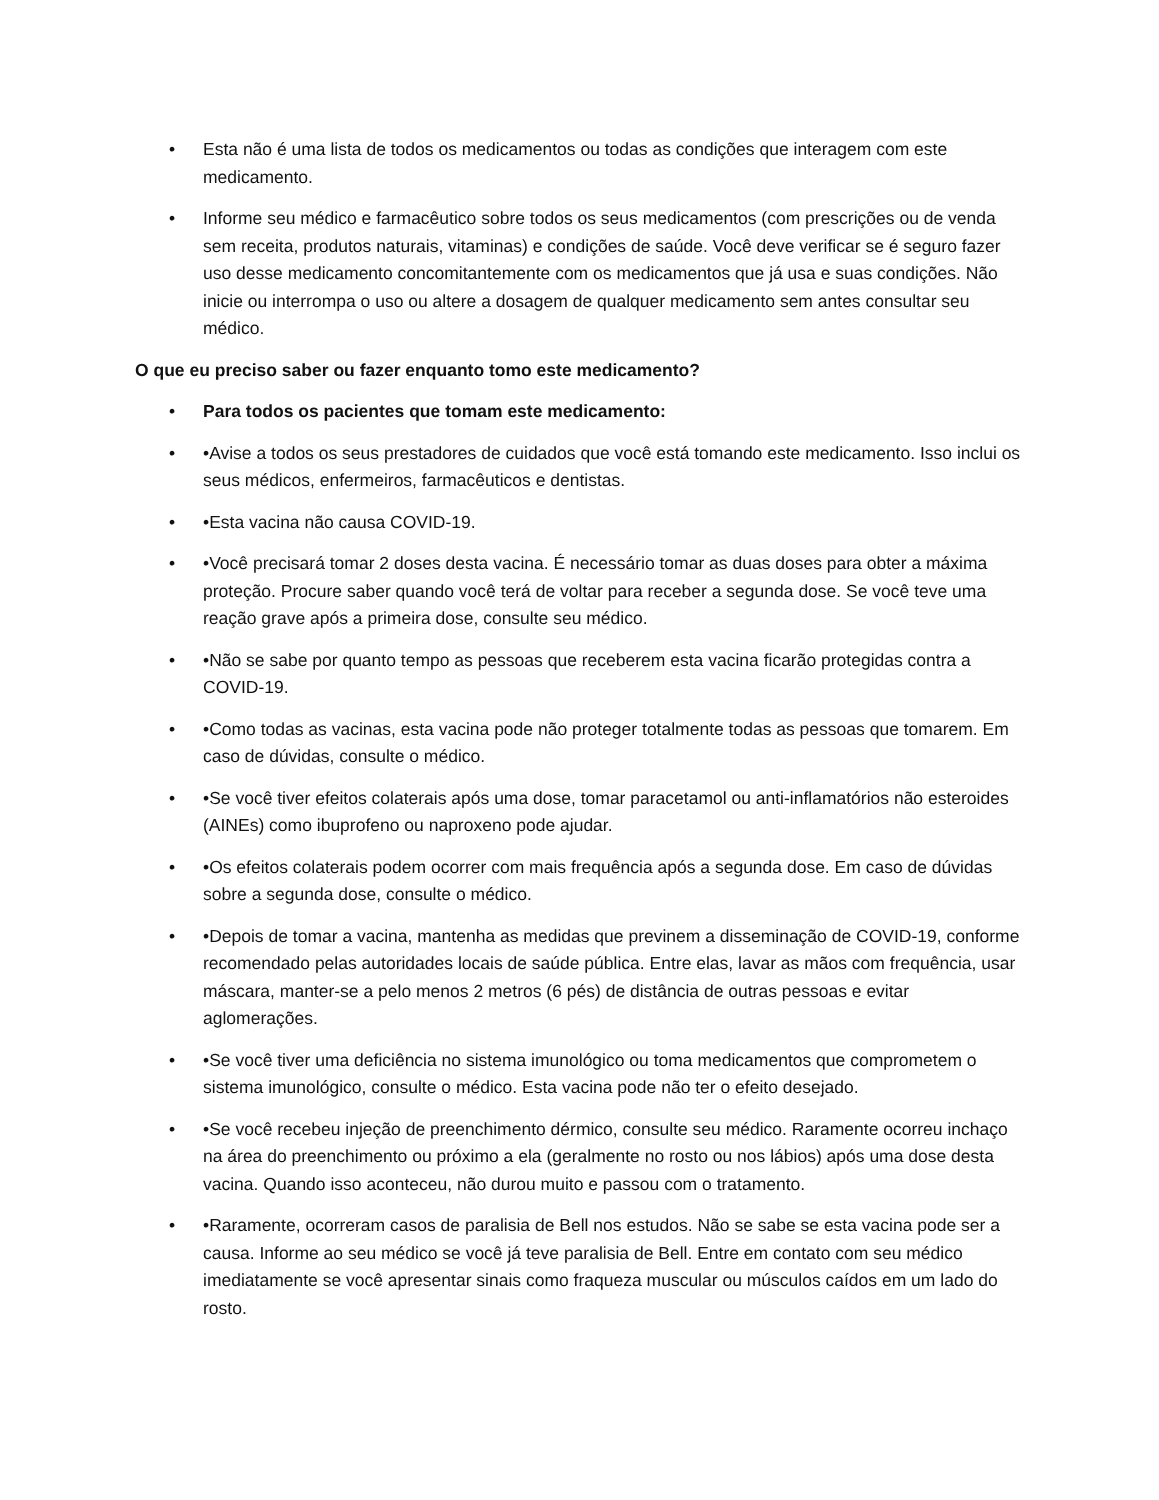• Esta não é uma lista de todos os medicamentos ou todas as condições que interagem com este medicamento.
• Informe seu médico e farmacêutico sobre todos os seus medicamentos (com prescrições ou de venda sem receita, produtos naturais, vitaminas) e condições de saúde. Você deve verificar se é seguro fazer uso desse medicamento concomitantemente com os medicamentos que já usa e suas condições. Não inicie ou interrompa o uso ou altere a dosagem de qualquer medicamento sem antes consultar seu médico.
O que eu preciso saber ou fazer enquanto tomo este medicamento?
• Para todos os pacientes que tomam este medicamento:
• •Avise a todos os seus prestadores de cuidados que você está tomando este medicamento. Isso inclui os seus médicos, enfermeiros, farmacêuticos e dentistas.
• •Esta vacina não causa COVID-19.
• •Você precisará tomar 2 doses desta vacina. É necessário tomar as duas doses para obter a máxima proteção. Procure saber quando você terá de voltar para receber a segunda dose. Se você teve uma reação grave após a primeira dose, consulte seu médico.
• •Não se sabe por quanto tempo as pessoas que receberem esta vacina ficarão protegidas contra a COVID-19.
• •Como todas as vacinas, esta vacina pode não proteger totalmente todas as pessoas que tomarem. Em caso de dúvidas, consulte o médico.
• •Se você tiver efeitos colaterais após uma dose, tomar paracetamol ou anti-inflamatórios não esteroides (AINEs) como ibuprofeno ou naproxeno pode ajudar.
• •Os efeitos colaterais podem ocorrer com mais frequência após a segunda dose. Em caso de dúvidas sobre a segunda dose, consulte o médico.
• •Depois de tomar a vacina, mantenha as medidas que previnem a disseminação de COVID-19, conforme recomendado pelas autoridades locais de saúde pública. Entre elas, lavar as mãos com frequência, usar máscara, manter-se a pelo menos 2 metros (6 pés) de distância de outras pessoas e evitar aglomerações.
• •Se você tiver uma deficiência no sistema imunológico ou toma medicamentos que comprometem o sistema imunológico, consulte o médico. Esta vacina pode não ter o efeito desejado.
• •Se você recebeu injeção de preenchimento dérmico, consulte seu médico. Raramente ocorreu inchaço na área do preenchimento ou próximo a ela (geralmente no rosto ou nos lábios) após uma dose desta vacina. Quando isso aconteceu, não durou muito e passou com o tratamento.
• •Raramente, ocorreram casos de paralisia de Bell nos estudos. Não se sabe se esta vacina pode ser a causa. Informe ao seu médico se você já teve paralisia de Bell. Entre em contato com seu médico imediatamente se você apresentar sinais como fraqueza muscular ou músculos caídos em um lado do rosto.